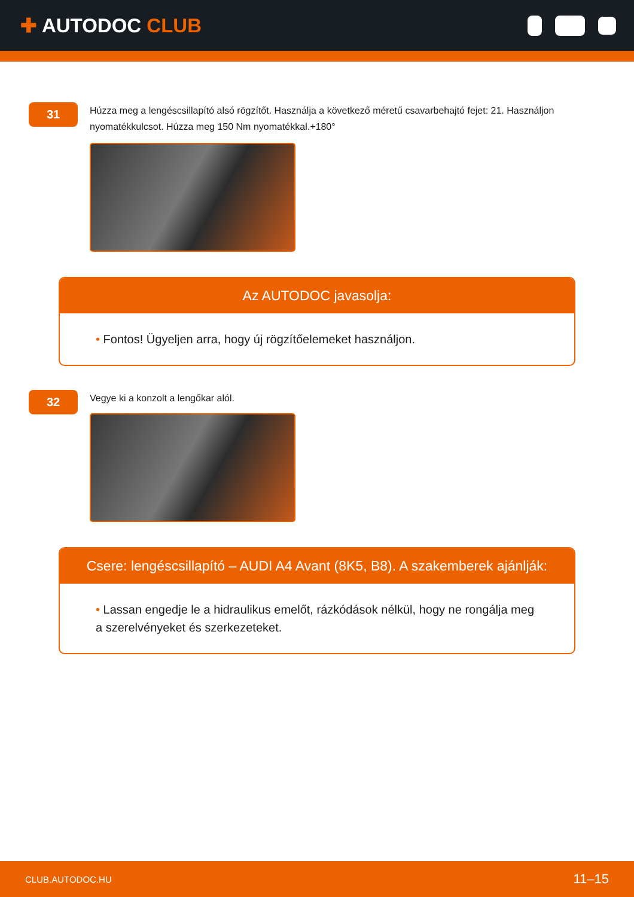✚ AUTODOC CLUB
31
Húzza meg a lengéscsillapító alsó rögzítőt. Használja a következő méretű csavarbehajtó fejet: 21. Használjon nyomatékkulcsot. Húzza meg 150 Nm nyomatékkal.+180°
Az AUTODOC javasolja:
• Fontos! Ügyeljen arra, hogy új rögzítőelemeket használjon.
32
Vegye ki a konzolt a lengőkar alól.
Csere: lengéscsillapító – AUDI A4 Avant (8K5, B8). A szakemberek ajánlják:
• Lassan engedje le a hidraulikus emelőt, rázkódások nélkül, hogy ne rongálja meg a szerelvényeket és szerkezeteket.
CLUB.AUTODOC.HU 11–15